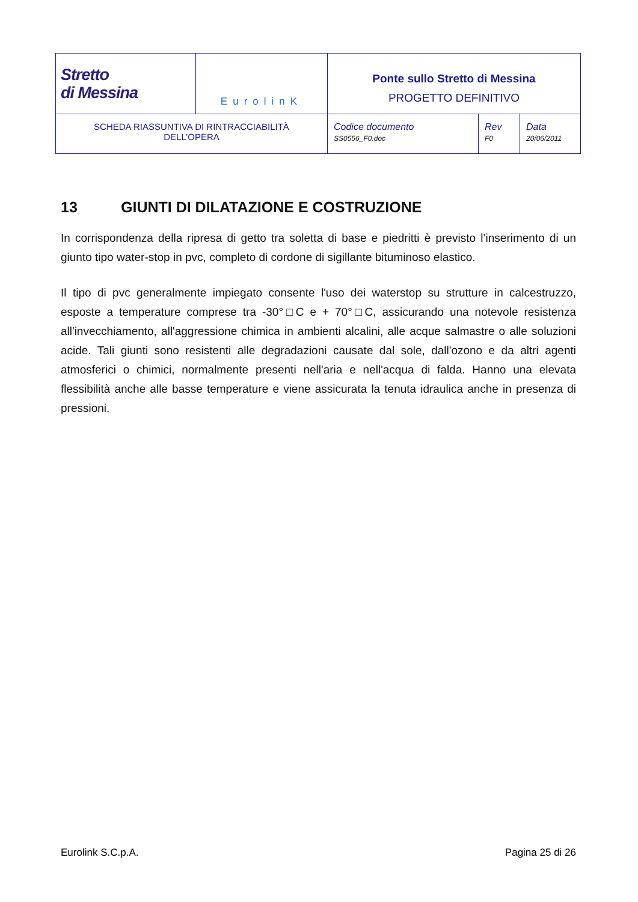| Stretto di Messina | EurolinK | Ponte sullo Stretto di Messina PROGETTO DEFINITIVO | | |
| SCHEDA RIASSUNTIVA DI RINTRACCIABILITÀ DELL’OPERA | | Codice documento SS0556_F0.doc | Rev F0 | Data 20/06/2011 |
13 GIUNTI DI DILATAZIONE E COSTRUZIONE
In corrispondenza della ripresa di getto tra soletta di base e piedritti è previsto l’inserimento di un giunto tipo water-stop in pvc, completo di cordone di sigillante bituminoso elastico.
Il tipo di pvc generalmente impiegato consente l'uso dei waterstop su strutture in calcestruzzo, esposte a temperature comprese tra -30°□C e + 70°□C, assicurando una notevole resistenza all'invecchiamento, all'aggressione chimica in ambienti alcalini, alle acque salmastre o alle soluzioni acide. Tali giunti sono resistenti alle degradazioni causate dal sole, dall'ozono e da altri agenti atmosferici o chimici, normalmente presenti nell'aria e nell'acqua di falda. Hanno una elevata flessibilità anche alle basse temperature e viene assicurata la tenuta idraulica anche in presenza di pressioni.
Eurolink S.C.p.A. Pagina 25 di 26